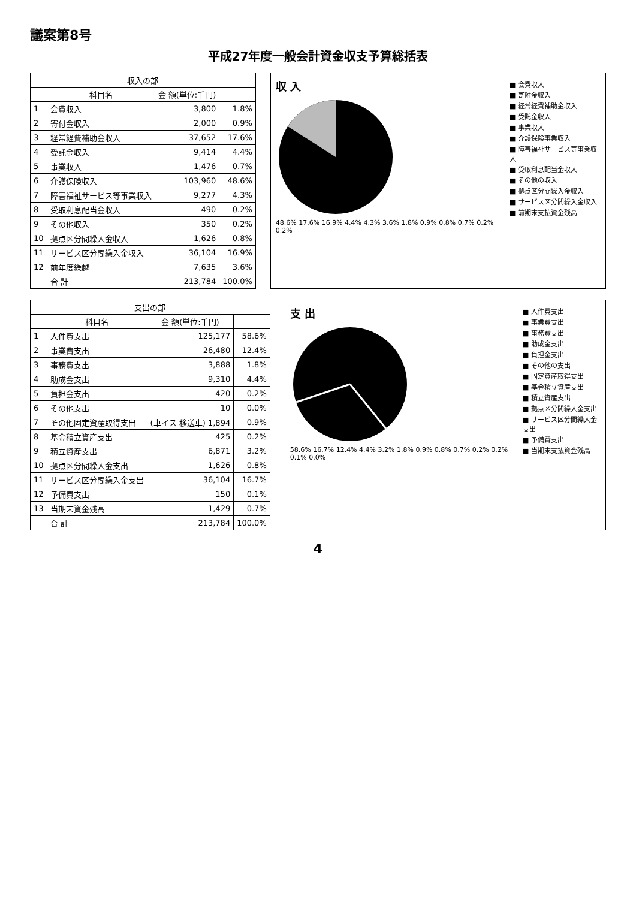議案第8号
平成27年度一般会計資金収支予算総括表
| 収入の部 | | | |
| --- | --- | --- | --- |
| | 科目名 | 金 額(単位:千円) | |
| 1 | 会費収入 | 3,800 | 1.8% |
| 2 | 寄付金収入 | 2,000 | 0.9% |
| 3 | 経常経費補助金収入 | 37,652 | 17.6% |
| 4 | 受託金収入 | 9,414 | 4.4% |
| 5 | 事業収入 | 1,476 | 0.7% |
| 6 | 介護保険収入 | 103,960 | 48.6% |
| 7 | 障害福祉サービス等事業収入 | 9,277 | 4.3% |
| 8 | 受取利息配当金収入 | 490 | 0.2% |
| 9 | その他収入 | 350 | 0.2% |
| 10 | 拠点区分間繰入金収入 | 1,626 | 0.8% |
| 11 | サービス区分間繰入金収入 | 36,104 | 16.9% |
| 12 | 前年度繰越 | 7,635 | 3.6% |
| | 合 計 | 213,784 | 100.0% |
収 入
48.6% 17.6% 16.9% 4.4% 4.3% 3.6% 1.8% 0.9% 0.8% 0.7% 0.2% 0.2%
■ 会費収入
■ 寄附金収入
■ 経常経費補助金収入
■ 受託金収入
■ 事業収入
■ 介護保険事業収入
■ 障害福祉サービス等事業収入
■ 受取利息配当金収入
■ その他の収入
■ 拠点区分間繰入金収入
■ サービス区分間繰入金収入
■ 前期末支払資金残高
| 支出の部 | | | |
| --- | --- | --- | --- |
| | 科目名 | 金 額(単位:千円) | |
| 1 | 人件費支出 | 125,177 | 58.6% |
| 2 | 事業費支出 | 26,480 | 12.4% |
| 3 | 事務費支出 | 3,888 | 1.8% |
| 4 | 助成金支出 | 9,310 | 4.4% |
| 5 | 負担金支出 | 420 | 0.2% |
| 6 | その他支出 | 10 | 0.0% |
| 7 | その他固定資産取得支出 | (車イス 移送車) 1,894 | 0.9% |
| 8 | 基金積立資産支出 | 425 | 0.2% |
| 9 | 積立資産支出 | 6,871 | 3.2% |
| 10 | 拠点区分間繰入金支出 | 1,626 | 0.8% |
| 11 | サービス区分間繰入金支出 | 36,104 | 16.7% |
| 12 | 予備費支出 | 150 | 0.1% |
| 13 | 当期末資金残高 | 1,429 | 0.7% |
| | 合 計 | 213,784 | 100.0% |
支 出
58.6% 16.7% 12.4% 4.4% 3.2% 1.8% 0.9% 0.8% 0.7% 0.2% 0.2% 0.1% 0.0%
■ 人件費支出
■ 事業費支出
■ 事務費支出
■ 助成金支出
■ 負担金支出
■ その他の支出
■ 固定資産取得支出
■ 基金積立資産支出
■ 積立資産支出
■ 拠点区分間繰入金支出
■ サービス区分間繰入金支出
■ 予備費支出
■ 当期末支払資金残高
4